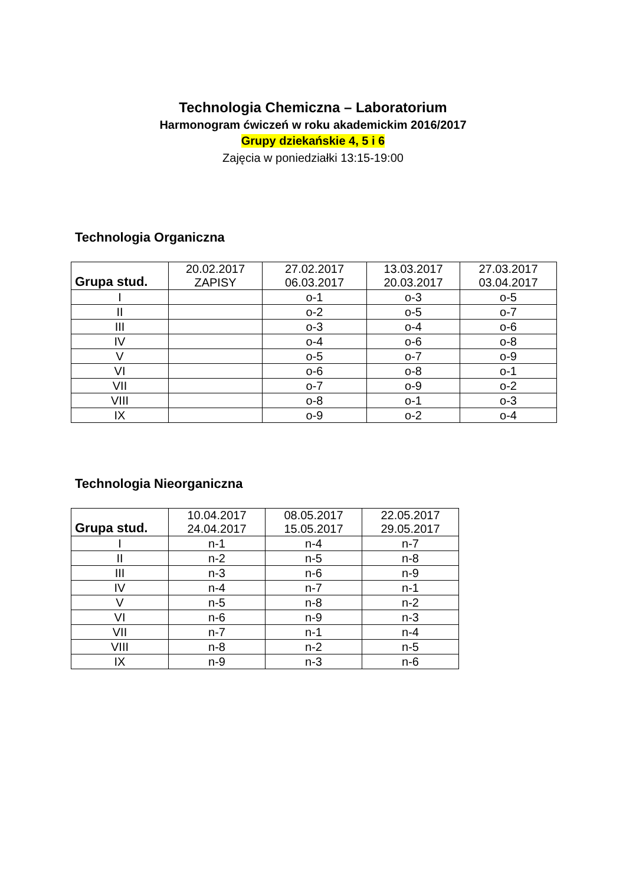Technologia Chemiczna – Laboratorium
Harmonogram ćwiczeń w roku akademickim 2016/2017
Grupy dziekańskie 4, 5 i 6
Zajęcia w poniedziałki 13:15-19:00
Technologia Organiczna
| Grupa stud. | 20.02.2017 ZAPISY | 27.02.2017 06.03.2017 | 13.03.2017 20.03.2017 | 27.03.2017 03.04.2017 |
| --- | --- | --- | --- | --- |
| I | | o-1 | o-3 | o-5 |
| II | | o-2 | o-5 | o-7 |
| III | | o-3 | o-4 | o-6 |
| IV | | o-4 | o-6 | o-8 |
| V | | o-5 | o-7 | o-9 |
| VI | | o-6 | o-8 | o-1 |
| VII | | o-7 | o-9 | o-2 |
| VIII | | o-8 | o-1 | o-3 |
| IX | | o-9 | o-2 | o-4 |
Technologia Nieorganiczna
| Grupa stud. | 10.04.2017 24.04.2017 | 08.05.2017 15.05.2017 | 22.05.2017 29.05.2017 |
| --- | --- | --- | --- |
| I | n-1 | n-4 | n-7 |
| II | n-2 | n-5 | n-8 |
| III | n-3 | n-6 | n-9 |
| IV | n-4 | n-7 | n-1 |
| V | n-5 | n-8 | n-2 |
| VI | n-6 | n-9 | n-3 |
| VII | n-7 | n-1 | n-4 |
| VIII | n-8 | n-2 | n-5 |
| IX | n-9 | n-3 | n-6 |